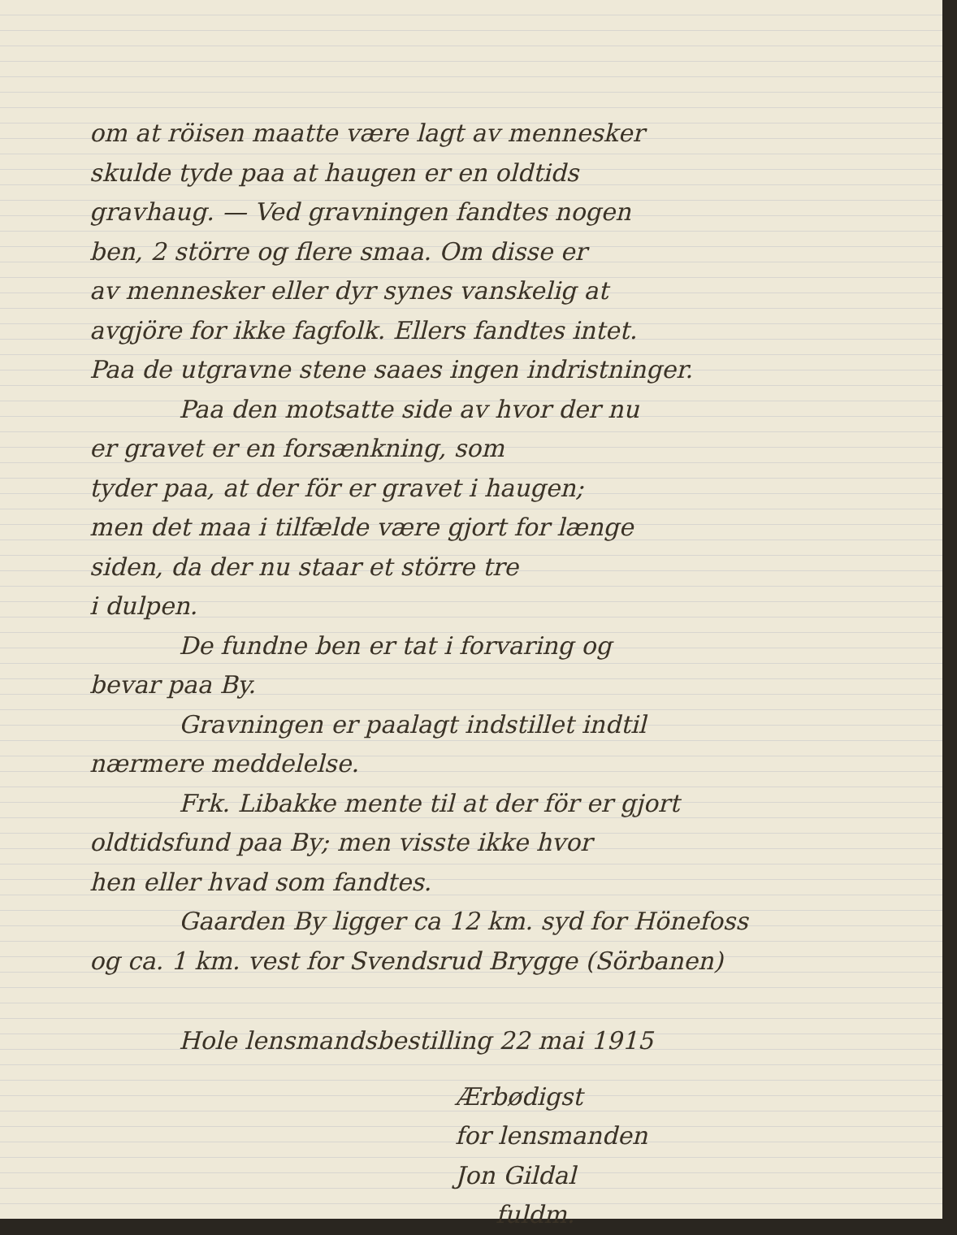om at röisen maatte være lagt av mennesker
skulde tyde paa at haugen er en oldtids
gravhaug. — Ved gravningen fandtes nogen
ben, 2 större og flere smaa. Om disse er
av mennesker eller dyr synes vanskelig at
avgjöre for ikke fagfolk. Ellers fandtes intet.
Paa de utgravne stene saaes ingen indristninger.
Paa den motsatte side av hvor der nu
er gravet er en forsænkning, som
tyder paa, at der för er gravet i haugen;
men det maa i tilfælde være gjort for længe
siden, da der nu staar et större tre
i dulpen.
De fundne ben er tat i forvaring og
bevar paa By.
Gravningen er paalagt indstillet indtil
nærmere meddelelse.
Frk. Libakke mente til at der för er gjort
oldtidsfund paa By; men visste ikke hvor
hen eller hvad som fandtes.
Gaarden By ligger ca 12 km. syd for Hönefoss
og ca. 1 km. vest for Svendsrud Brygge (Sörbanen)
Hole lensmandsbestilling 22 mai 1915
Ærbødigst
for lensmanden
Jon Gildal
fuldm.